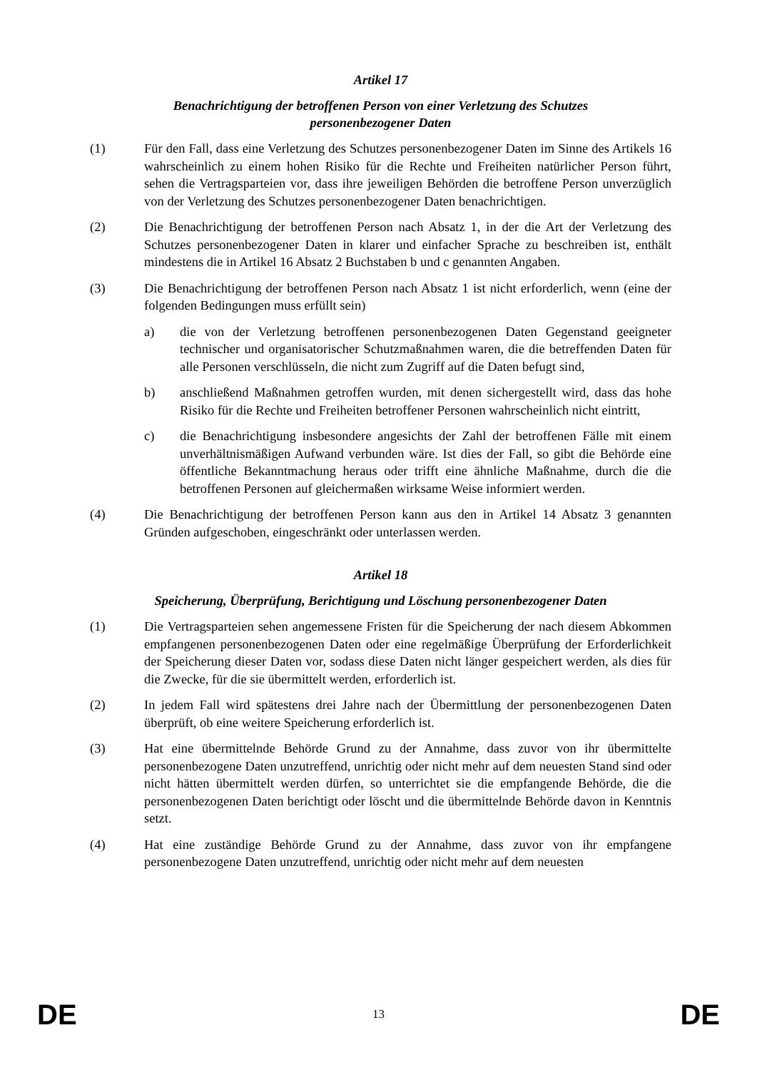Artikel 17
Benachrichtigung der betroffenen Person von einer Verletzung des Schutzes
personenbezogener Daten
(1) Für den Fall, dass eine Verletzung des Schutzes personenbezogener Daten im Sinne des Artikels 16 wahrscheinlich zu einem hohen Risiko für die Rechte und Freiheiten natürlicher Person führt, sehen die Vertragsparteien vor, dass ihre jeweiligen Behörden die betroffene Person unverzüglich von der Verletzung des Schutzes personenbezogener Daten benachrichtigen.
(2) Die Benachrichtigung der betroffenen Person nach Absatz 1, in der die Art der Verletzung des Schutzes personenbezogener Daten in klarer und einfacher Sprache zu beschreiben ist, enthält mindestens die in Artikel 16 Absatz 2 Buchstaben b und c genannten Angaben.
(3) Die Benachrichtigung der betroffenen Person nach Absatz 1 ist nicht erforderlich, wenn (eine der folgenden Bedingungen muss erfüllt sein)
a) die von der Verletzung betroffenen personenbezogenen Daten Gegenstand geeigneter technischer und organisatorischer Schutzmaßnahmen waren, die die betreffenden Daten für alle Personen verschlüsseln, die nicht zum Zugriff auf die Daten befugt sind,
b) anschließend Maßnahmen getroffen wurden, mit denen sichergestellt wird, dass das hohe Risiko für die Rechte und Freiheiten betroffener Personen wahrscheinlich nicht eintritt,
c) die Benachrichtigung insbesondere angesichts der Zahl der betroffenen Fälle mit einem unverhältnismäßigen Aufwand verbunden wäre. Ist dies der Fall, so gibt die Behörde eine öffentliche Bekanntmachung heraus oder trifft eine ähnliche Maßnahme, durch die die betroffenen Personen auf gleichermaßen wirksame Weise informiert werden.
(4) Die Benachrichtigung der betroffenen Person kann aus den in Artikel 14 Absatz 3 genannten Gründen aufgeschoben, eingeschränkt oder unterlassen werden.
Artikel 18
Speicherung, Überprüfung, Berichtigung und Löschung personenbezogener Daten
(1) Die Vertragsparteien sehen angemessene Fristen für die Speicherung der nach diesem Abkommen empfangenen personenbezogenen Daten oder eine regelmäßige Überprüfung der Erforderlichkeit der Speicherung dieser Daten vor, sodass diese Daten nicht länger gespeichert werden, als dies für die Zwecke, für die sie übermittelt werden, erforderlich ist.
(2) In jedem Fall wird spätestens drei Jahre nach der Übermittlung der personenbezogenen Daten überprüft, ob eine weitere Speicherung erforderlich ist.
(3) Hat eine übermittelnde Behörde Grund zu der Annahme, dass zuvor von ihr übermittelte personenbezogene Daten unzutreffend, unrichtig oder nicht mehr auf dem neuesten Stand sind oder nicht hätten übermittelt werden dürfen, so unterrichtet sie die empfangende Behörde, die die personenbezogenen Daten berichtigt oder löscht und die übermittelnde Behörde davon in Kenntnis setzt.
(4) Hat eine zuständige Behörde Grund zu der Annahme, dass zuvor von ihr empfangene personenbezogene Daten unzutreffend, unrichtig oder nicht mehr auf dem neuesten
DE 13 DE